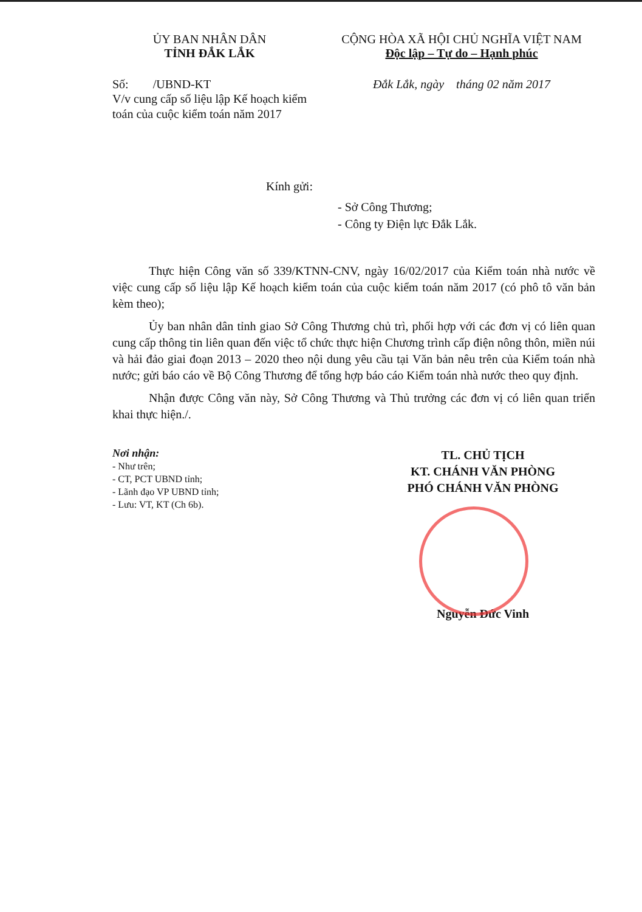ỦY BAN NHÂN DÂN
TỈNH ĐẮK LẮK
Số: /UBND-KT
V/v cung cấp số liệu lập Kế hoạch kiểm toán của cuộc kiểm toán năm 2017
CỘNG HÒA XÃ HỘI CHỦ NGHĨA VIỆT NAM
Độc lập – Tự do – Hạnh phúc
Đắk Lắk, ngày tháng 02 năm 2017
Kính gửi:
- Sở Công Thương;
- Công ty Điện lực Đắk Lắk.
Thực hiện Công văn số 339/KTNN-CNV, ngày 16/02/2017 của Kiểm toán nhà nước về việc cung cấp số liệu lập Kế hoạch kiểm toán của cuộc kiểm toán năm 2017 (có phô tô văn bản kèm theo);
Ủy ban nhân dân tỉnh giao Sở Công Thương chủ trì, phối hợp với các đơn vị có liên quan cung cấp thông tin liên quan đến việc tổ chức thực hiện Chương trình cấp điện nông thôn, miền núi và hải đảo giai đoạn 2013 – 2020 theo nội dung yêu cầu tại Văn bản nêu trên của Kiểm toán nhà nước; gửi báo cáo về Bộ Công Thương để tổng hợp báo cáo Kiểm toán nhà nước theo quy định.
Nhận được Công văn này, Sở Công Thương và Thủ trưởng các đơn vị có liên quan triển khai thực hiện./.
Nơi nhận:
- Như trên;
- CT, PCT UBND tỉnh;
- Lãnh đạo VP UBND tỉnh;
- Lưu: VT, KT (Ch 6b).
TL. CHỦ TỊCH
KT. CHÁNH VĂN PHÒNG
PHÓ CHÁNH VĂN PHÒNG
Nguyễn Đức Vinh